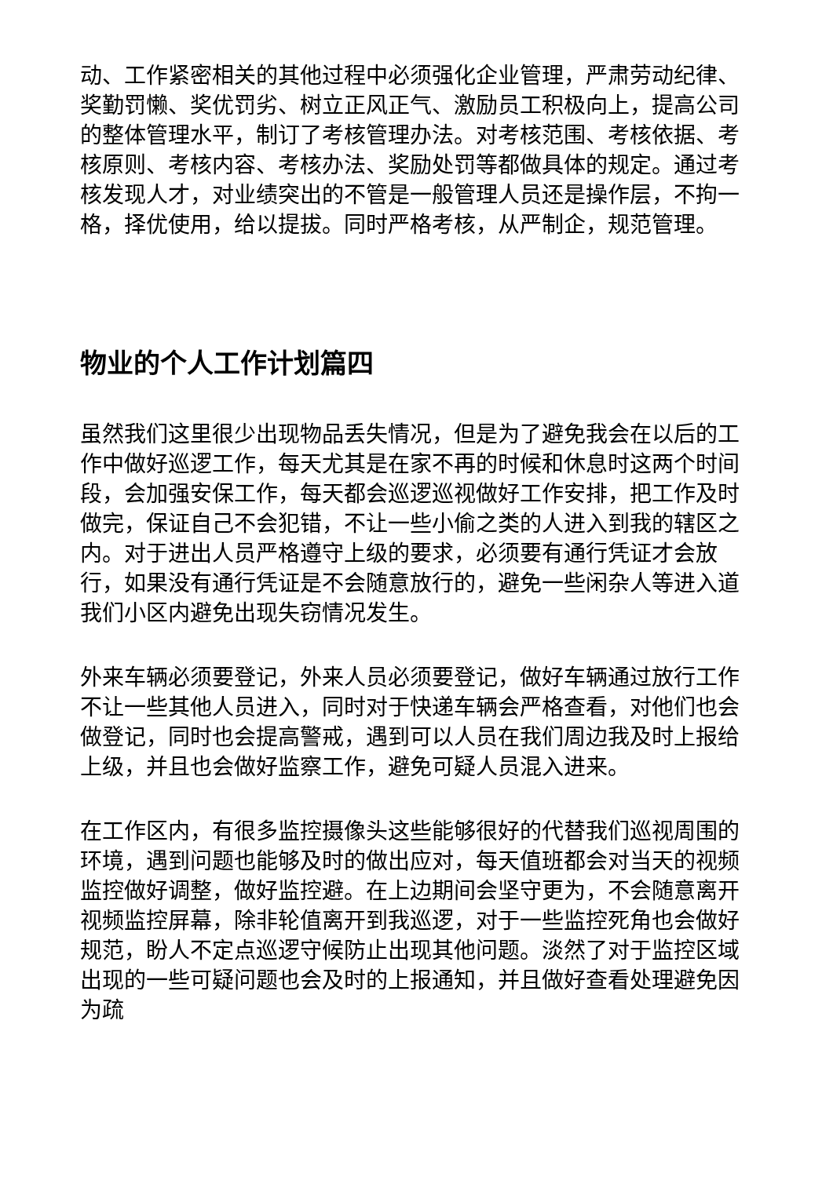动、工作紧密相关的其他过程中必须强化企业管理，严肃劳动纪律、奖勤罚懒、奖优罚劣、树立正风正气、激励员工积极向上，提高公司的整体管理水平，制订了考核管理办法。对考核范围、考核依据、考核原则、考核内容、考核办法、奖励处罚等都做具体的规定。通过考核发现人才，对业绩突出的不管是一般管理人员还是操作层，不拘一格，择优使用，给以提拔。同时严格考核，从严制企，规范管理。
物业的个人工作计划篇四
虽然我们这里很少出现物品丢失情况，但是为了避免我会在以后的工作中做好巡逻工作，每天尤其是在家不再的时候和休息时这两个时间段，会加强安保工作，每天都会巡逻巡视做好工作安排，把工作及时做完，保证自己不会犯错，不让一些小偷之类的人进入到我的辖区之内。对于进出人员严格遵守上级的要求，必须要有通行凭证才会放行，如果没有通行凭证是不会随意放行的，避免一些闲杂人等进入道我们小区内避免出现失窃情况发生。
外来车辆必须要登记，外来人员必须要登记，做好车辆通过放行工作不让一些其他人员进入，同时对于快递车辆会严格查看，对他们也会做登记，同时也会提高警戒，遇到可以人员在我们周边我及时上报给上级，并且也会做好监察工作，避免可疑人员混入进来。
在工作区内，有很多监控摄像头这些能够很好的代替我们巡视周围的环境，遇到问题也能够及时的做出应对，每天值班都会对当天的视频监控做好调整，做好监控避。在上边期间会坚守更为，不会随意离开视频监控屏幕，除非轮值离开到我巡逻，对于一些监控死角也会做好规范，盼人不定点巡逻守候防止出现其他问题。淡然了对于监控区域出现的一些可疑问题也会及时的上报通知，并且做好查看处理避免因为疏